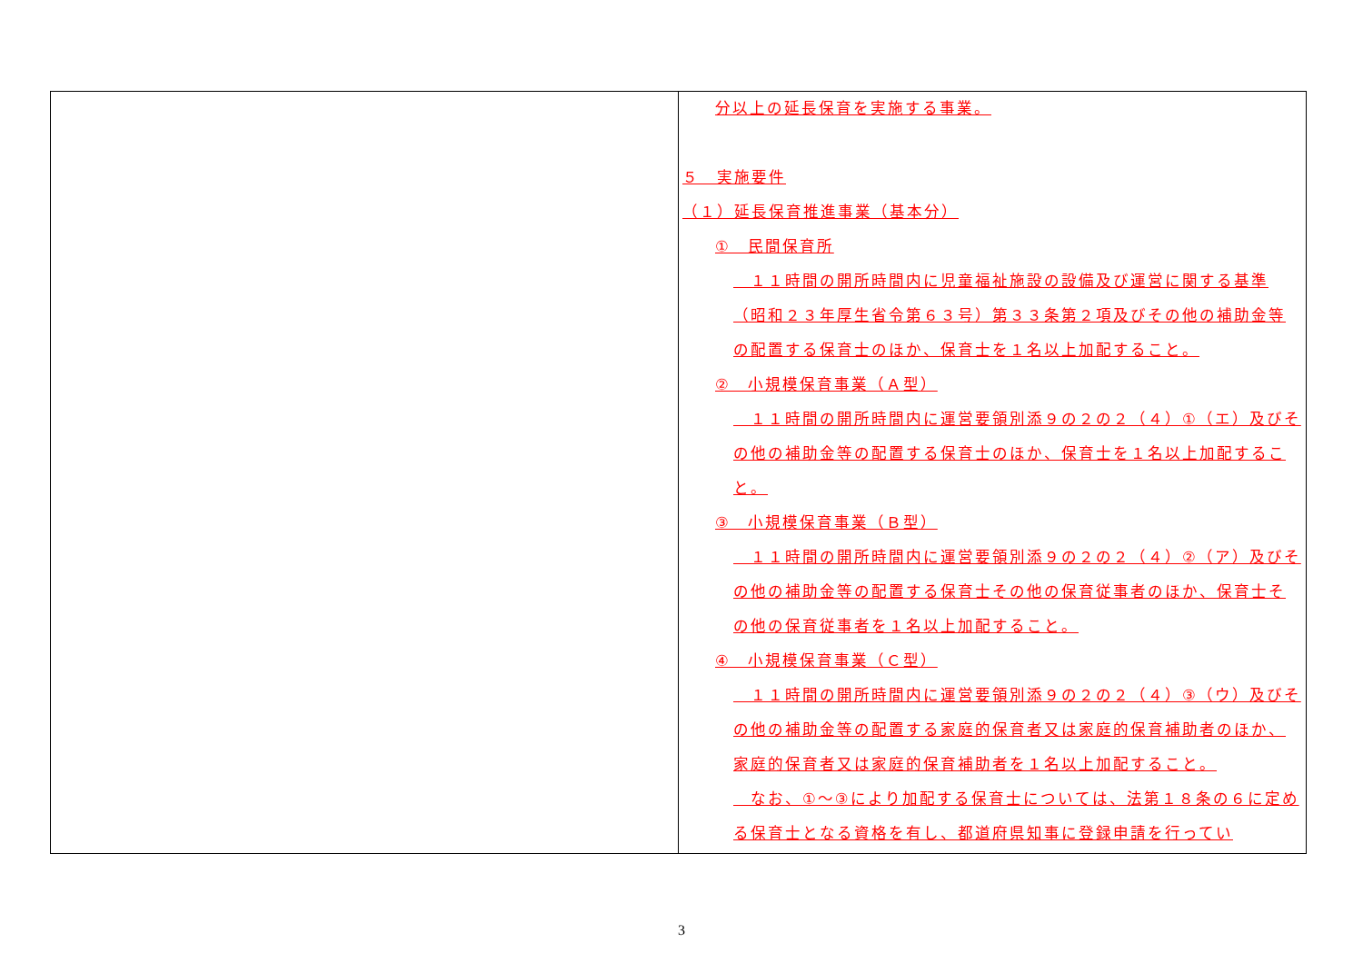| | 分以上の延長保育を実施する事業。 ５ 実施要件 （１）延長保育推進事業（基本分） ① 民間保育所 １１時間の開所時間内に児童福祉施設の設備及び運営に関する基準（昭和２３年厚生省令第６３号）第３３条第２項及びその他の補助金等の配置する保育士のほか、保育士を１名以上加配すること。 ② 小規模保育事業（Ａ型） １１時間の開所時間内に運営要領別添９の２の２（４）①（エ）及びその他の補助金等の配置する保育士のほか、保育士を１名以上加配すること。 ③ 小規模保育事業（Ｂ型） １１時間の開所時間内に運営要領別添９の２の２（４）②（ア）及びその他の補助金等の配置する保育士その他の保育従事者のほか、保育士その他の保育従事者を１名以上加配すること。 ④ 小規模保育事業（Ｃ型） １１時間の開所時間内に運営要領別添９の２の２（４）③（ウ）及びその他の補助金等の配置する家庭的保育者又は家庭的保育補助者のほか、家庭的保育者又は家庭的保育補助者を１名以上加配すること。 なお、①～③により加配する保育士については、法第１８条の６に定める保育士となる資格を有し、都道府県知事に登録申請を行ってい |
3